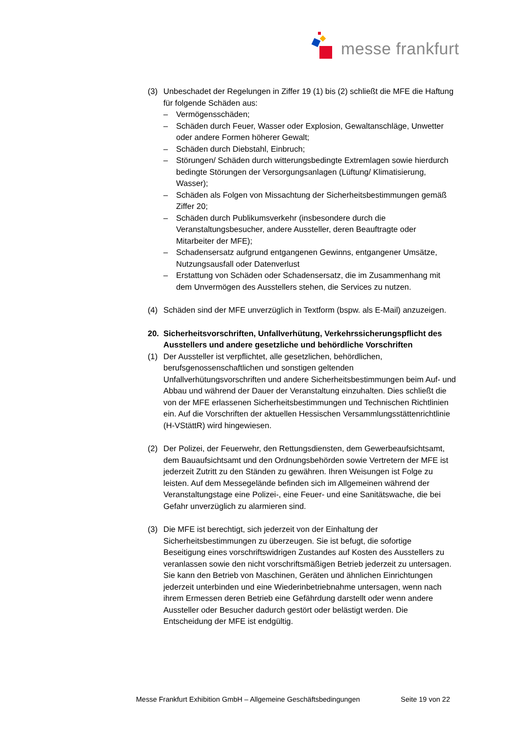messe frankfurt
(3) Unbeschadet der Regelungen in Ziffer 19 (1) bis (2) schließt die MFE die Haftung für folgende Schäden aus:
– Vermögensschäden;
– Schäden durch Feuer, Wasser oder Explosion, Gewaltanschläge, Unwetter oder andere Formen höherer Gewalt;
– Schäden durch Diebstahl, Einbruch;
– Störungen/ Schäden durch witterungsbedingte Extremlagen sowie hierdurch bedingte Störungen der Versorgungsanlagen (Lüftung/ Klimatisierung, Wasser);
– Schäden als Folgen von Missachtung der Sicherheitsbestimmungen gemäß Ziffer 20;
– Schäden durch Publikumsverkehr (insbesondere durch die Veranstaltungsbesucher, andere Aussteller, deren Beauftragte oder Mitarbeiter der MFE);
– Schadensersatz aufgrund entgangenen Gewinns, entgangener Umsätze, Nutzungsausfall oder Datenverlust
– Erstattung von Schäden oder Schadensersatz, die im Zusammenhang mit dem Unvermögen des Ausstellers stehen, die Services zu nutzen.
(4) Schäden sind der MFE unverzüglich in Textform (bspw. als E-Mail) anzuzeigen.
20. Sicherheitsvorschriften, Unfallverhütung, Verkehrssicherungspflicht des Ausstellers und andere gesetzliche und behördliche Vorschriften
(1) Der Aussteller ist verpflichtet, alle gesetzlichen, behördlichen, berufsgenossenschaftlichen und sonstigen geltenden Unfallverhütungsvorschriften und andere Sicherheitsbestimmungen beim Auf- und Abbau und während der Dauer der Veranstaltung einzuhalten. Dies schließt die von der MFE erlassenen Sicherheitsbestimmungen und Technischen Richtlinien ein. Auf die Vorschriften der aktuellen Hessischen Versammlungsstättenrichtlinie (H-VStättR) wird hingewiesen.
(2) Der Polizei, der Feuerwehr, den Rettungsdiensten, dem Gewerbeaufsichtsamt, dem Bauaufsichtsamt und den Ordnungsbehörden sowie Vertretern der MFE ist jederzeit Zutritt zu den Ständen zu gewähren. Ihren Weisungen ist Folge zu leisten. Auf dem Messegelände befinden sich im Allgemeinen während der Veranstaltungstage eine Polizei-, eine Feuer- und eine Sanitätswache, die bei Gefahr unverzüglich zu alarmieren sind.
(3) Die MFE ist berechtigt, sich jederzeit von der Einhaltung der Sicherheitsbestimmungen zu überzeugen. Sie ist befugt, die sofortige Beseitigung eines vorschriftswidrigen Zustandes auf Kosten des Ausstellers zu veranlassen sowie den nicht vorschriftsmäßigen Betrieb jederzeit zu untersagen.
Sie kann den Betrieb von Maschinen, Geräten und ähnlichen Einrichtungen jederzeit unterbinden und eine Wiederinbetriebnahme untersagen, wenn nach ihrem Ermessen deren Betrieb eine Gefährdung darstellt oder wenn andere Aussteller oder Besucher dadurch gestört oder belästigt werden. Die Entscheidung der MFE ist endgültig.
Messe Frankfurt Exhibition GmbH – Allgemeine Geschäftsbedingungen Seite 19 von 22